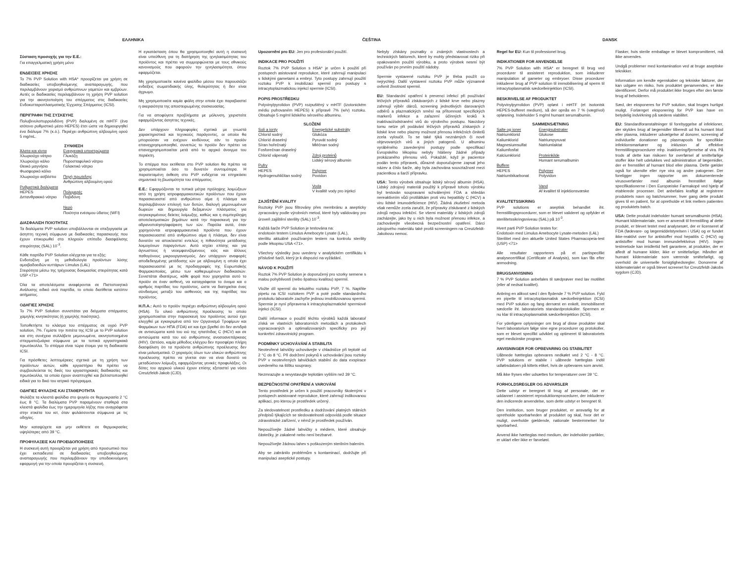ΕΛΛΗΝΙΚΑ
Σύσταση προσοχής για την Ε.Ε.:
Για επαγγελματική χρήση μόνο
ΕΝΔΕΙΞΕΙΣ ΧΡΗΣΗΣ
Το 7% PVP Solution with HSA* προορίζεται για χρήση σε διαδικασίες υποβοηθούμενης αναπαραγωγής, που περιλαμβάνουν χειρισμό ανθρώπινων γαμετών και εμβρύων. Αυτές οι διαδικασίες περιλαμβάνουν τη χρήση PVP solution για την ακινητοποίηση του σπέρματος στις διαδικασίες Ενδοκυτταροπλασματικής Έγχυσης Σπέρματος (ICSI).
ΠΕΡΙΓΡΑΦΗ ΤΗΣ ΣΥΣΚΕΥΗΣ
Πολυβινυλοπυρρολιδόνη (PVP) διαλυμένη σε mHTF (ένα ισότονο ρυθμιστικό μέσο HEPES) έτσι ώστε να δημιουργηθεί ένα διάλυμα 7% (κ.ό.). Περιέχει ανθρώπινη αλβουμίνη ορού 5 mg/mL.
ΣΥΝΘΕΣΗ
| Άλατα και ιόντα Χλωριούχο νάτριο Χλωριούχο κάλιο Θειικό μαγνήσιο Φωσφορικό κάλιο Χλωριούχο ασβέστιο Ρυθμιστικά διαλύματα HEPES Διττανθρακικό νάτριο | Ενεργειακά υποστρώματα Γλυκόζη Πυροσταφυλικό νάτριο Γαλακτικό νάτριο Πηγή πρωτεΐνης Ανθρώπινη αλβουμίνη ορού Πολυμερές Πoβιδόνη Νερό Ποιότητα ενέσιμου ύδατος (WFI) |
ΔΙΑΣΦΑΛΙΣΗ ΠΟΙΟΤΗΤΑΣ
Τα διαλύματα PVP solution υποβάλλονται σε επεξεργασία με άσηπτη τεχνική σύμφωνα με διαδικασίες παρασκευής που έχουν επικυρωθεί στο πληρούν επίπεδο διασφάλισης στειρότητας (SAL) 10<sup>-3</sup>.
Κάθε παρτίδα PVP Solution ελέγχεται για τα εξής:
Ενδοτοξίνη με τη μεθοδολογία προϊόντων λύσης αμοιβαδοειδών κυττάρων Limulus (LAL)
Στειρότητα μέσω της τρέχουσας δοκιμασίας στειρότητας κατά USP <71>
Όλα τα αποτελέσματα αναφέρονται σε Πιστοποιητικό Ανάλυσης ειδικό ανά παρτίδα, το οποίο διατίθεται κατόπιν αιτήματος.
ΟΔΗΓΙΕΣ ΧΡΗΣΗΣ
Το 7% PVP Solution συνιστάται για δείγματα σπέρματος χαμηλής κινητικότητας (ή χαμηλής ποιότητας).
Τοποθετήστε το κλάσμα του σπέρματος σε υγρό PVP solution, 7%. Γεμίστε την πιπέτα της ICSI με το PVP solution και στη συνέχεια συλλάβετε μεμονωμένα, ακινητοποιημένα σπερματοζωάρια σύμφωνα με τα τυπικά εργαστηριακά πρωτόκολλα. Το σπέρμα είναι τώρα έτοιμο για τη διαδικασία ICSI.
Για πρόσθετες λεπτομέρειες σχετικά με τη χρήση των προϊόντων αυτών, κάθε εργαστήριο θα πρέπει να συμβουλεύεται τις δικές του εργαστηριακές διαδικασίες και πρωτόκολλα, τα οποία έχουν αναπτυχθεί και βελτιστοποιηθεί ειδικά για το δικό του ιατρικό πρόγραμμα.
ΟΔΗΓΙΕΣ ΦΥΛΑΞΗΣ ΚΑΙ ΣΤΑΘΕΡΟΤΗΤΑ
Φυλάξτε τα κλειστά φιαλίδια στο ψυγείο σε θερμοκρασία 2 °C έως 8 °C. Τα διαλύματα PVP παραμένουν σταθερά στα κλειστά φιαλίδια έως την ημερομηνία λήξης που αναγράφεται στην ετικέτα του κιτ, όταν φυλάσσονται σύμφωνα με τις οδηγίες.
Μην καταψύχετε και μην εκθέτετε σε θερμοκρασίες υψηλότερες από 39 °C.
ΠΡΟΦΥΛΑΞΕΙΣ ΚΑΙ ΠΡΟΕΙΔΟΠΟΙΗΣΕΙΣ
Η συσκευή αυτή προορίζεται για χρήση από προσωπικό που έχει εκπαιδευτεί σε διαδικασίες υποβοηθούμενης αναπαραγωγής που περιλαμβάνουν την υποδεικνυόμενη εφαρμογή για την οποία προορίζεται η συσκευή.
Η εγκατάσταση όπου θα χρησιμοποιηθεί αυτή η συσκευή είναι υπεύθυνη για τη διατήρηση της ιχνηλασιμότητας του προϊόντος και πρέπει να συμμορφώνεται με τους εθνικούς κανονισμούς που αφορούν την ιχνηλασιμότητα, όπου εφαρμόζεται.
Μη χρησιμοποιείτε κανένα φιαλίδιο μέσου που παρουσιάζει ενδείξεις σωματιδιακής ύλης, θολερότητας ή δεν είναι άχρωμο.
Μη χρησιμοποιείτε καμία φιάλη στην οποία έχει παραβιαστεί η ακεραιότητα της αποστειρωμένης συσκευασίας.
Για να αποφύγετε προβλήματα με μόλυνση, χειριστείτε εφαρμόζοντας άσηπτες τεχνικές.
Δεν υπάρχουν πληροφορίες σχετικά με γνωστά χαρακτηριστικά και τεχνικούς παράγοντες, οι οποίοι θα μπορούσαν να ενέχουν κινδύνους εάν το προϊόν επαναχρησιμοποιηθεί, συνεπώς το προϊόν δεν πρέπει να επαναχρησιμοποιείται μετά από το αρχικό άνοιγμα του περιέκτη.
Το σπέρμα που εκτίθεται στο PVP solution θα πρέπει να χρησιμοποιείται όσο το δυνατόν συντομότερα. Η παρατεταμένη έκθεση στο PVP ενδέχεται να επηρεάσει σημαντικά τη βιωσιμότητα του σπέρματος.
Ε.Ε.: Εφαρμόζονται τα τυπικά μέτρα πρόληψης λοιμώξεων από τη χρήση ιατροφαρμακευτικών προϊόντων που έχουν παρασκευαστεί από ανθρώπινο αίμα ή πλάσμα και περιλαμβάνουν επιλογή των δοτών, διαλογή μεμονωμένων δωρεών και δημιουργία δεξαμενών πλάσματος για συγκεκριμένους δείκτες λοίμωξης, καθώς και η συμπερίληψη αποτελεσματικών βημάτων κατά την παρασκευή για την αδρανοποίηση/αφαίρεση των ιών. Παρόλα αυτά, όταν χορηγούνται ιατροφαρμακευτικά προϊόντα που έχουν παρασκευαστεί από ανθρώπινο αίμα ή πλάσμα, δεν είναι δυνατόν να αποκλειστεί εντελώς η πιθανότητα μετάδοσης λοιμογόνων παραγόντων. Αυτό ισχύει επίσης και για άγνωστους ή νεοεμφανιζόμενους ιούς και άλλους παθογόνους μικροοργανισμούς. Δεν υπάρχουν αναφορές αποδεδειγμένης μετάδοσης ιών με αλβουμίνη η οποία έχει παρασκευαστεί με τις προδιαγραφές της Ευρωπαϊκής Φαρμακοποιίας, μέσω των καθιερωμένων διαδικασιών. Συνιστάται ιδιαιτέρως, κάθε φορά που χορηγείται αυτό το προϊόν σε έναν ασθενή, να καταγράφεται το όνομα και ο αριθμός παρτίδας του προϊόντος, ώστε να διατηρείται ένας σύνδεσμος μεταξύ του ασθενούς και της παρτίδας του προϊόντος.
Η.Π.Α.: Αυτό το προϊόν περιέχει ανθρώπινη αλβουμίνη ορού (HSA). Το υλικό ανθρώπινης προέλευσης το οποίο χρησιμοποιείται στην παρασκευή του προϊόντος αυτού έχει ελεγχθεί με εγκεκριμένα από τον Οργανισμό Τροφίμων και Φαρμάκων των ΗΠΑ (FDA) κιτ και έχει βρεθεί ότι δεν αντιδρά σε αντισώματα κατά του ιού της ηπατίτιδας C (HCV) και σε αντισώματα κατά του ιού ανθρώπινης ανοσοανεπάρκειας (HIV). Ωστόσο, καμία μέθοδος ελέγχου δεν προσφέρει πλήρη διασφάλιση ότι τα προϊόντα ανθρώπινης προέλευσης δεν είναι μολυσματικά. Ο χειρισμός όλων των υλικών ανθρώπινης προέλευσης πρέπει να γίνεται σαν να είναι δυνατό να μεταδώσουν λοίμωξη, εφαρμόζοντας γενικές προφυλάξεις. Οι δότες του αρχικού υλικού έχουν επίσης εξεταστεί για νόσο Creutzfeldt-Jakob (CJD).
ČEŠTINA
Upozornění pro EU: Jen pro profesionální použití.
INDIKACE PRO POUŽITÍ
Roztok 7% PVP Solution s HSA* je určen k použití při postupech asistované reprodukce, které zahrnují manipulaci s lidskými gametami a embryi. Tyto postupy zahrnují použití roztoku PVP k imobilizaci spermií pro postupy s intracytoplazmatickou injekcí spermie (ICSI).
POPIS PROSTŘEDKU
Polyvinylpyrolidon (PVP) rozpuštěný v mHTF (izotonickém médiu pufrovaném HEPES) k přípravě 7% (w/v) roztoku. Obsahuje 5 mg/ml lidského sérového albuminu.
SLOŽENÍ
| Soli a ionty Chlorid sodný Chlorid draselný Síran hořečnatý Fosforečnan draselný Chlorid vápenatý Pufry HEPES Hydrogenuhličitan sodný | Energetické substráty Glukóza Pyruvát sodný Mléčnan sodný Zdroj proteinů Lidský sérový albumin Polymer Povidon Voda V kvalitě vody pro injekci |
ZAJIŠTĚNÍ KVALITY
Roztoky PVP jsou filtrovány přes membránu a asepticky zpracovány podle výrobních metod, které byly validovány pro úroveň zajištění sterility (SAL) 10<sup>-3</sup>.
Každá šarže PVP Solution je testována na:
endotoxin testem Limulus Amebocyte Lysate (LAL),
sterilitu aktuálně používaným testem na kontrolu sterility podle lékopisu USA <71>.
Všechny výsledky jsou uvedeny v analytickém certifikátu k příslušné šarži, který je k dispozici na vyžádání.
NÁVOD K POUŽITÍ
Roztok 7% PVP Solution je doporučený pro vzorky semene s malou pohyblivostí (nebo špatnou kvalitou) spermií.
Vložte díl spermií do tekutého roztoku PVP, 7 %. Naplňte pipetu na ICSI roztokem PVP a poté podle standardního protokolu laboratoře zachyťte jedinou imobilizovanou spermii. Spermie je nyní připravena k intracytoplazmatické spermiové injekci (ICSI).
Další informace o použití těchto výrobků každá laboratoř získá ve vlastních laboratorních metodách a protokolech vypracovaných a optimalizovaných specificky pro její konkrétní zdravotnický program.
PODMÍNKY UCHOVÁVÁNÍ A STABILITA
Neotevřené lahvičky uchovávejte v chladničce při teplotě od 2 °C do 8 °C. Při dodržení pokynů k uchovávání jsou roztoky PVP v neotevřených lahvičkách stabilní do data exspirace uvedeného na štítku soupravy.
Nezmrazujte a nevystavujte teplotám vyšším než 39 °C.
BEZPEČNOSTNÍ OPATŘENÍ A VAROVÁNÍ
Tento prostředek je určen k použití pracovníky školenými v postupech asistované reprodukce, které zahrnují indikovanou aplikaci, pro kterou je prostředek určený.
Za sledovatelnost prostředku a dodržování platných státních předpisů týkajících se sledovatelnosti odpovídá podle situace zdravotnické zařízení, v němž je prostředek používán.
Nepoužívejte žádné lahvičky s médiem, které obsahuje částečky, je zakalené nebo není bezbarvé.
Nepoužívejte žádnou lahev s poškozeným sterilním balením.
Aby se zabránilo problémům s kontaminací, dodržujte při manipulaci aseptické postupy.
Nebyly získány poznatky o známých vlastnostech a technických faktorech, které by mohly představovat riziko při opakovaném použití výrobku, a proto výrobek nesmí být používán po prvním použití nádoby.
Spermie vystavené roztoku PVP je třeba použít co nejrychleji. Další vystavení roztoku PVP může významně ovlivnit životnost spermií.
EU: Standardní opatření k prevenci infekcí při používání léčivých přípravků získávaných z lidské krve nebo plazmy zahrnují výběr dárců, screening jednotlivých darovaných odběrů a plazmatických směsí na přítomnost specifických markerů infekce a zařazení účinných kroků k inaktivaci/odstranění virů do výrobního postupu. Navzdory tomu nelze při podávání léčivých přípravků získaných z lidské krve nebo plazmy možnost přenosu infekčních činitelů zcela vyloučit. To se také týká neznámých či nově objevovaných virů a jiných patogenů. U albuminu vyráběného zavedenými postupy podle specifikací Evropského lékopisu nebyly hlášeny žádné případy prokázaného přenosu virů. Pokaždé, když je pacientce podán tento přípravek, důrazně doporučujeme zapsat jeho název a číslo šarže, aby byla zachována souvztažnost mezi pacientkou a šarží přípravku.
USA: Tento výrobek obsahuje lidský sérový albumin (HSA). Lidský zdrojový materiál použitý k přípravě tohoto výrobku byl testován soupravami schválenými FDA a shledán nereaktivním vůči protilátkám proti viru hepatitidy C (HCV) a viru lidské imunodeficience (HIV). Žádná zkušební metoda však nemůže zcela zaručit, že přípravky získávané z lidských zdrojů nejsou infekční. Se všemi materiály z lidských zdrojů zacházejte, jako by u nich byla možnost přenosu infekce, a zachovávejte všeobecná bezpečnostní opatření. Dárci zdrojového materiálu také prošli screeningem na Creutzfeldt-Jakobovu nemoc.
DANSK
Regel for EU: Kun til professionel brug.
INDIKATIONER FOR ANVENDELSE
7% PVP Solution with HSA* er beregnet til brug ved procedurer til assisteret reproduktion, som inkluderer manipulation af gameter og embryoer. Disse procedurer inkluderer brug af PVP solution til immobilisering af sperm til intracytoplasmatisk sædcelleinjektion (ICSI).
BESKRIVELSE AF PRODUKTET
Polyvinylpyrrolidon (PVP) opløst i mHTF (et isotonisk HEPES-bufferet medium), så der opnås en 7 % (vægt/vol) opløsning. Indeholder 5 mg/ml humant serumalbumin.
SAMMENSÆTNING
| Salte og ioner Natriumklorid Kaliumklorid Magnesiumsulfat Kaliumfosfat Kalciumklorid Buffere HEPES Natriumbikarbonat | Energisubstrater Glukose Natriumpyruvat Natriumlaktat Proteinkilde Humant serumalbumin Polymer Polyvidon Vand Af kvalitet til injektionsvæske |
KVALITETSSIKRING
PVP solutions er aseptisk behandlet iht. fremstillingsprocedurer, som er blevet valideret og opfylder et sterilitetssikringsniveau (SAL) på 10<sup>-3</sup>.
Hvert parti PVP Solution testes for:
Endotoxin med Limulus Amebocyte Lysate-metoden (LAL)
Sterilitet med den aktuelle United States Pharmacopeia-test (USP) <71>
Alle resultater rapporteres på et partispecifikt analysecertifikat (Certificate of Analysis), som kan fås efter anmodning.
BRUGSANVISNING
7 % PVP Solution anbefales til sædprøver med lav motilitet (eller af nedsat kvalitet).
Anbring en alikvot sæd i den flydende 7 % PVP solution. Fyld en pipette til intracytoplasmatisk sædcelleinjektion (ICSI) med PVP solution og fang dernæst en enkelt, immobiliseret sædcelle iht. laboratoriets standardprotokoller. Spermen er nu klar til intracytoplasmatisk sædcelleinjektion (ICSI).
For yderligere oplysninger om brug af disse produkter skal hvert laboratorium følge sine egne procedurer og protokoller, som er blevet specifikt udviklet og optimeret til laboratoriets eget medicinske program.
ANVISNINGER FOR OPBEVARING OG STABILITET
Uåbnede hætteglas opbevares nedkølet ved 2 °C - 8 °C. PVP solutions er stabile i uåbnede hætteglas indtil udløbsdatoen på kittets etiket, hvis de opbevares som anvist.
Må ikke fryses eller udsættes for temperaturer over 39 °C.
FORHOLDSREGLER OG ADVARSLER
Dette udstyr er beregnet til brug af personale, der er uddannet i assisteret reproduktionsprocedurer, der inkluderer den indicerede anvendelse, som dette udstyr er beregnet til.
Den institution, som bruger produktet, er ansvarlig for at opretholde sporbarheden af produktet og skal, hvor det er muligt, overholde gældende, nationale bestemmelser for sporbarhed.
Anvend ikke hætteglas med medium, der indeholder partikler, er uklart eller ikke er farveløst.
Flasker, hvis sterile emballage er blevet kompromitteret, må ikke anvendes.
Undgå problemer med kontamination ved at bruge aseptiske teknikker.
Information om kendte egenskaber og tekniske faktorer, der kan udgøre en risiko, hvis produktet genanvendes, er ikke identificeret. Derfor må produktet ikke bruges efter den første brug af beholderen.
Sæd, der eksponeres for PVP solution, skal bruges hurtigst muligt. Forlænget eksponering for PVP kan have en betydelig indvirkning på sædens viabilitet.
EU: Standardforanstaltninger til forebyggelse af infektioner, der skyldes brug af lægemidler tilberedt ud fra humant blod eller plasma, inkluderer udvælgelse af donorer, screening af individuelle donationer og plasmapools for specifikke infektionsmarkører og inklusion af effektive fremstillingsprocedurer mhp. inaktivering/fjernelse af vira. På trods af dette kan risikoen for overførsel af smittefarlige stoffer ikke helt udelukkes ved administration af lægemidler, der er fremstillet af humant blod eller plasma. Dette gælder også for ukendte eller nye vira og andre patogener. Der foreligger ingen rapporter om dokumenterede virusoverførsler med albumin fremstillet ifølge specifikationerne i Den Europæiske Farmakopé ved hjælp af etablerede processer. Det anbefales kraftigt at registrere produktets navn og batchnummer, hver gang dette produkt gives til en patient, for at opretholde et link mellem patienten og produktets batch.
USA: Dette produkt indeholder humant serumalbumin (HSA). Humant kildemateriale, som er anvendt til fremstilling af dette produkt, er blevet testet med analysesæt, der er licenseret af FDA (fødevare- og lægemiddelstyrelsen i USA) og er fundet ikke-reaktivt over for antistoffer mod hepatitis C (HCV) og antistoffer mod human immundefektvirus (HIV). Ingen testmetode kan imidlertid helt garantere, at produkter, der er afledt af humane kilder, ikke er smittefarlige. Håndter alt humant kildemateriale som værende smittefarligt, og overhold de universelle forsigtighedsregler. Donorerne af kildematerialet er også blevet screenet for Creutzfeldt-Jakobs sygdom (CJD).